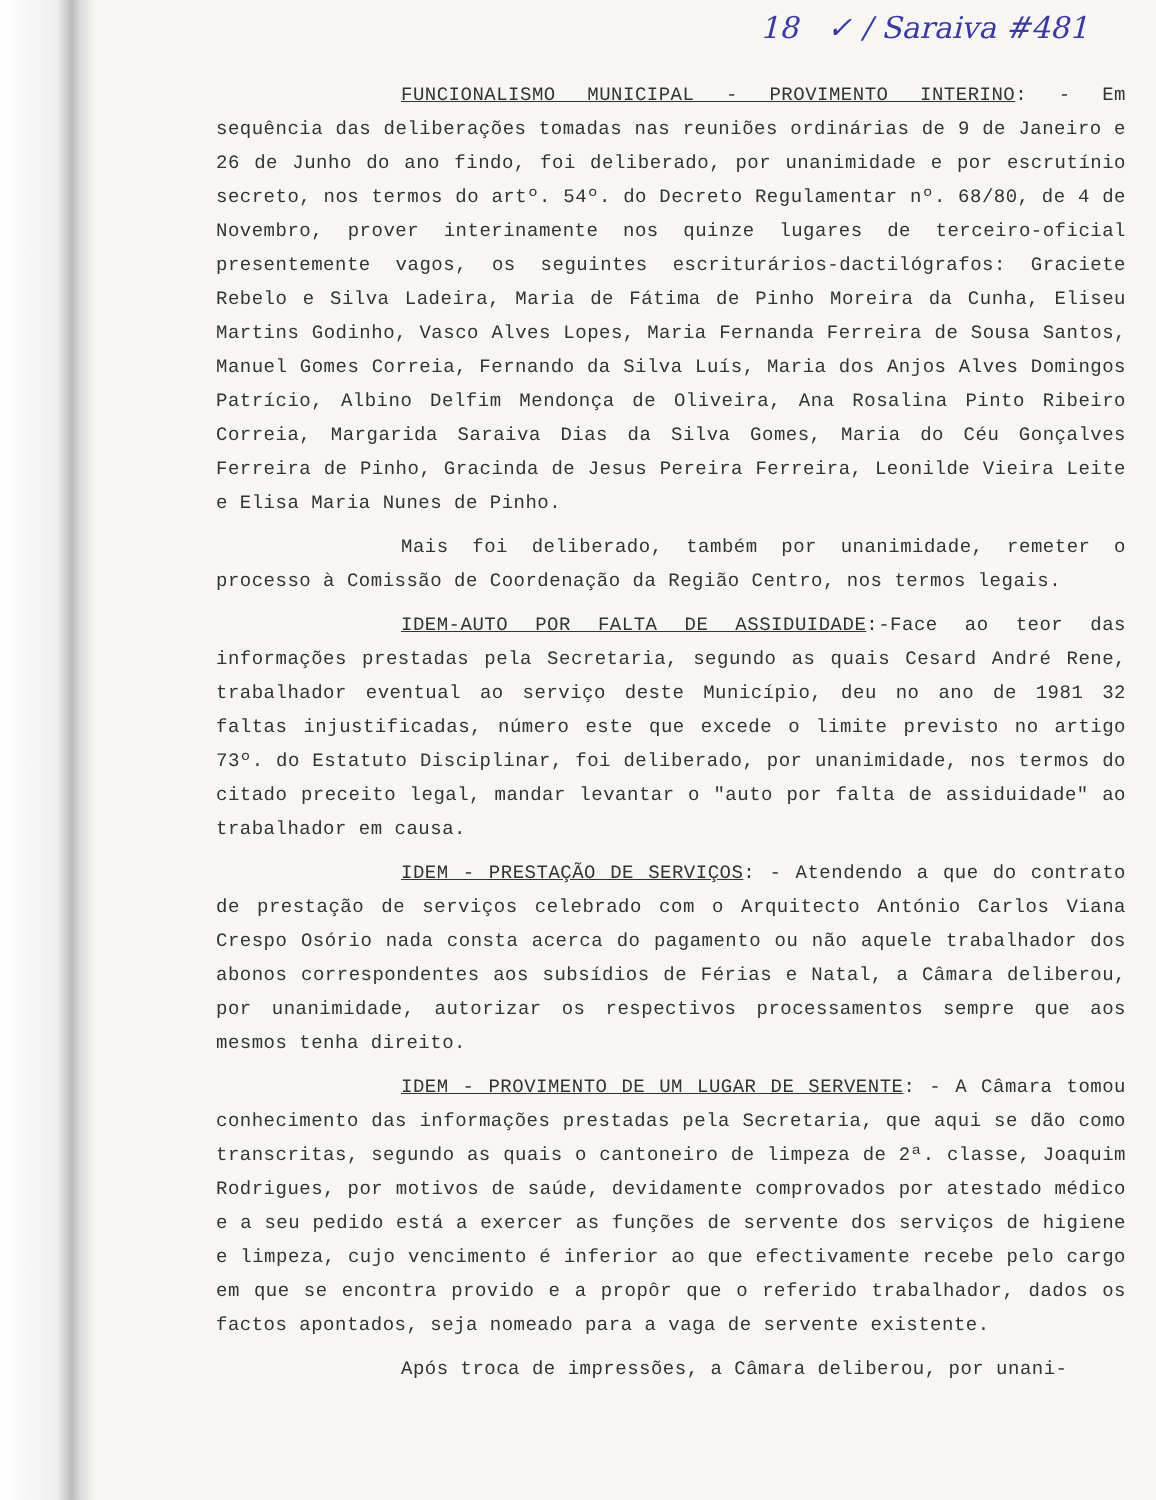18 ✓ / Saraiva #481
FUNCIONALISMO MUNICIPAL - PROVIMENTO INTERINO: - Em sequência das deliberações tomadas nas reuniões ordinárias de 9 de Janeiro e 26 de Junho do ano findo, foi deliberado, por unanimidade e por escrutínio secreto, nos termos do artº. 54º. do Decreto Regulamentar nº. 68/80, de 4 de Novembro, prover interinamente nos quinze lugares de terceiro-oficial presentemente vagos, os seguintes escriturários-dactilógrafos: Graciete Rebelo e Silva Ladeira, Maria de Fátima de Pinho Moreira da Cunha, Eliseu Martins Godinho, Vasco Alves Lopes, Maria Fernanda Ferreira de Sousa Santos, Manuel Gomes Correia, Fernando da Silva Luís, Maria dos Anjos Alves Domingos Patrício, Albino Delfim Mendonça de Oliveira, Ana Rosalina Pinto Ribeiro Correia, Margarida Saraiva Dias da Silva Gomes, Maria do Céu Gonçalves Ferreira de Pinho, Gracinda de Jesus Pereira Ferreira, Leonilde Vieira Leite e Elisa Maria Nunes de Pinho.
Mais foi deliberado, também por unanimidade, remeter o processo à Comissão de Coordenação da Região Centro, nos termos legais.
IDEM-AUTO POR FALTA DE ASSIDUIDADE:-Face ao teor das informações prestadas pela Secretaria, segundo as quais Cesard André Rene, trabalhador eventual ao serviço deste Município, deu no ano de 1981 32 faltas injustificadas, número este que excede o limite previsto no artigo 73º. do Estatuto Disciplinar, foi deliberado, por unanimidade, nos termos do citado preceito legal, mandar levantar o "auto por falta de assiduidade" ao trabalhador em causa.
IDEM - PRESTAÇÃO DE SERVIÇOS: - Atendendo a que do contrato de prestação de serviços celebrado com o Arquitecto António Carlos Viana Crespo Osório nada consta acerca do pagamento ou não aquele trabalhador dos abonos correspondentes aos subsídios de Férias e Natal, a Câmara deliberou, por unanimidade, autorizar os respectivos processamentos sempre que aos mesmos tenha direito.
IDEM - PROVIMENTO DE UM LUGAR DE SERVENTE: - A Câmara tomou conhecimento das informações prestadas pela Secretaria, que aqui se dão como transcritas, segundo as quais o cantoneiro de limpeza de 2ª. classe, Joaquim Rodrigues, por motivos de saúde, devidamente comprovados por atestado médico e a seu pedido está a exercer as funções de servente dos serviços de higiene e limpeza, cujo vencimento é inferior ao que efectivamente recebe pelo cargo em que se encontra provido e a propôr que o referido trabalhador, dados os factos apontados, seja nomeado para a vaga de servente existente.
Após troca de impressões, a Câmara deliberou, por unani-